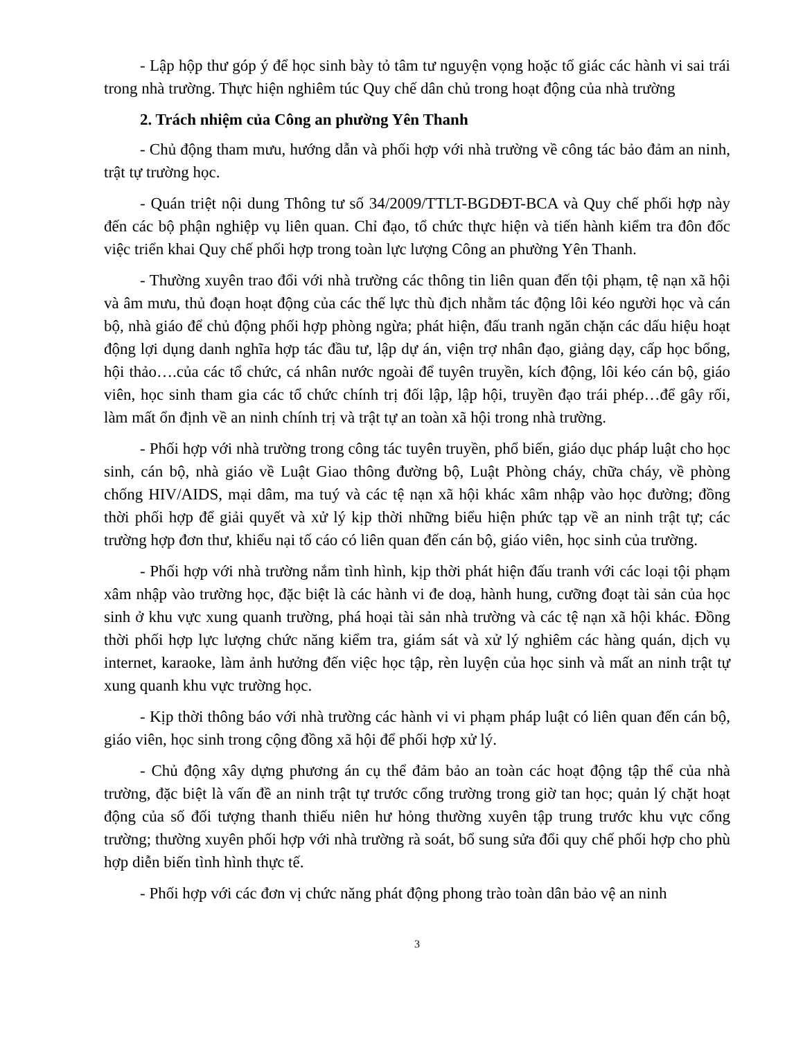- Lập hộp thư góp ý để học sinh bày tỏ tâm tư nguyện vọng hoặc tố giác các hành vi sai trái trong nhà trường. Thực hiện nghiêm túc Quy chế dân chủ trong hoạt động của nhà trường
2. Trách nhiệm của Công an phường Yên Thanh
- Chủ động tham mưu, hướng dẫn và phối hợp với nhà trường về công tác bảo đảm an ninh, trật tự trường học.
- Quán triệt nội dung Thông tư số 34/2009/TTLT-BGDĐT-BCA và Quy chế phối hợp này đến các bộ phận nghiệp vụ liên quan. Chỉ đạo, tổ chức thực hiện và tiến hành kiểm tra đôn đốc việc triển khai Quy chế phối hợp trong toàn lực lượng Công an phường Yên Thanh.
- Thường xuyên trao đổi với nhà trường các thông tin liên quan đến tội phạm, tệ nạn xã hội và âm mưu, thủ đoạn hoạt động của các thế lực thù địch nhằm tác động lôi kéo người học và cán bộ, nhà giáo để chủ động phối hợp phòng ngừa; phát hiện, đấu tranh ngăn chặn các dấu hiệu hoạt động lợi dụng danh nghĩa hợp tác đầu tư, lập dự án, viện trợ nhân đạo, giảng dạy, cấp học bổng, hội thảo….của các tổ chức, cá nhân nước ngoài để tuyên truyền, kích động, lôi kéo cán bộ, giáo viên, học sinh tham gia các tổ chức chính trị đối lập, lập hội, truyền đạo trái phép…để gây rối, làm mất ổn định về an ninh chính trị và trật tự an toàn xã hội trong nhà trường.
- Phối hợp với nhà trường trong công tác tuyên truyền, phổ biến, giáo dục pháp luật cho học sinh, cán bộ, nhà giáo về Luật Giao thông đường bộ, Luật Phòng cháy, chữa cháy, về phòng chống HIV/AIDS, mại dâm, ma tuý và các tệ nạn xã hội khác xâm nhập vào học đường; đồng thời phối hợp để giải quyết và xử lý kịp thời những biểu hiện phức tạp về an ninh trật tự; các trường hợp đơn thư, khiếu nại tố cáo có liên quan đến cán bộ, giáo viên, học sinh của trường.
- Phối hợp với nhà trường nắm tình hình, kịp thời phát hiện đấu tranh với các loại tội phạm xâm nhập vào trường học, đặc biệt là các hành vi đe doạ, hành hung, cưỡng đoạt tài sản của học sinh ở khu vực xung quanh trường, phá hoại tài sản nhà trường và các tệ nạn xã hội khác. Đồng thời phối hợp lực lượng chức năng kiểm tra, giám sát và xử lý nghiêm các hàng quán, dịch vụ internet, karaoke, làm ảnh hưởng đến việc học tập, rèn luyện của học sinh và mất an ninh trật tự xung quanh khu vực trường học.
- Kịp thời thông báo với nhà trường các hành vi vi phạm pháp luật có liên quan đến cán bộ, giáo viên, học sinh trong cộng đồng xã hội để phối hợp xử lý.
- Chủ động xây dựng phương án cụ thể đảm bảo an toàn các hoạt động tập thể của nhà trường, đặc biệt là vấn đề an ninh trật tự trước cổng trường trong giờ tan học; quản lý chặt hoạt động của số đối tượng thanh thiếu niên hư hỏng thường xuyên tập trung trước khu vực cổng trường; thường xuyên phối hợp với nhà trường rà soát, bổ sung sửa đổi quy chế phối hợp cho phù hợp diễn biến tình hình thực tế.
- Phối hợp với các đơn vị chức năng phát động phong trào toàn dân bảo vệ an ninh
3